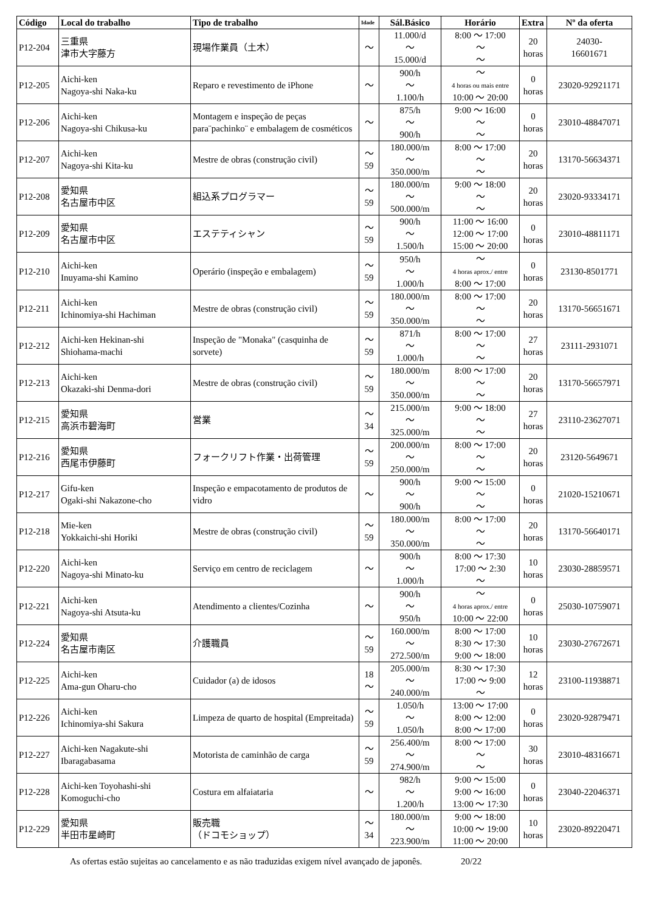| Código | Local do trabalho | Tipo de trabalho | Idade | Sál.Básico | Horário | Extra | Nº da oferta |
| --- | --- | --- | --- | --- | --- | --- | --- |
| P12-204 | 三重県 津市大字藤方 | 現場作業員（土木） | ～ | 11.000/d ～ 15.000/d | 8:00 ～ 17:00 ～ ～ | 20 horas | 24030- 16601671 |
| P12-205 | Aichi-ken Nagoya-shi Naka-ku | Reparo e revestimento de iPhone | ～ | 900/h ～ 1.100/h | ～ 4 horas ou mais entre 10:00 ～ 20:00 | 0 horas | 23020-92921171 |
| P12-206 | Aichi-ken Nagoya-shi Chikusa-ku | Montagem e inspeção de peças para¨pachinko¨ e embalagem de cosméticos | ～ | 875/h ～ 900/h | 9:00 ～ 16:00 ～ ～ | 0 horas | 23010-48847071 |
| P12-207 | Aichi-ken Nagoya-shi Kita-ku | Mestre de obras (construção civil) | ～ 59 | 180.000/m ～ 350.000/m | 8:00 ～ 17:00 ～ ～ | 20 horas | 13170-56634371 |
| P12-208 | 愛知県 名古屋市中区 | 組込系プログラマー | ～ 59 | 180.000/m ～ 500.000/m | 9:00 ～ 18:00 ～ ～ | 20 horas | 23020-93334171 |
| P12-209 | 愛知県 名古屋市中区 | エステティシャン | ～ 59 | 900/h ～ 1.500/h | 11:00 ～ 16:00 12:00 ～ 17:00 15:00 ～ 20:00 | 0 horas | 23010-48811171 |
| P12-210 | Aichi-ken Inuyama-shi Kamino | Operário (inspeção e embalagem) | ～ 59 | 950/h ～ 1.000/h | ～ 4 horas aprox./ entre 8:00 ～ 17:00 | 0 horas | 23130-8501771 |
| P12-211 | Aichi-ken Ichinomiya-shi Hachiman | Mestre de obras (construção civil) | ～ 59 | 180.000/m ～ 350.000/m | 8:00 ～ 17:00 ～ ～ | 20 horas | 13170-56651671 |
| P12-212 | Aichi-ken Hekinan-shi Shiohama-machi | Inspeção de "Monaka" (casquinha de sorvete) | ～ 59 | 871/h ～ 1.000/h | 8:00 ～ 17:00 ～ ～ | 27 horas | 23111-2931071 |
| P12-213 | Aichi-ken Okazaki-shi Denma-dori | Mestre de obras (construção civil) | ～ 59 | 180.000/m ～ 350.000/m | 8:00 ～ 17:00 ～ ～ | 20 horas | 13170-56657971 |
| P12-215 | 愛知県 高浜市碧海町 | 営業 | ～ 34 | 215.000/m ～ 325.000/m | 9:00 ～ 18:00 ～ ～ | 27 horas | 23110-23627071 |
| P12-216 | 愛知県 西尾市伊藤町 | フォークリフト作業・出荷管理 | ～ 59 | 200.000/m ～ 250.000/m | 8:00 ～ 17:00 ～ ～ | 20 horas | 23120-5649671 |
| P12-217 | Gifu-ken Ogaki-shi Nakazone-cho | Inspeção e empacotamento de produtos de vidro | ～ | 900/h ～ 900/h | 9:00 ～ 15:00 ～ ～ | 0 horas | 21020-15210671 |
| P12-218 | Mie-ken Yokkaichi-shi Horiki | Mestre de obras (construção civil) | ～ 59 | 180.000/m ～ 350.000/m | 8:00 ～ 17:00 ～ ～ | 20 horas | 13170-56640171 |
| P12-220 | Aichi-ken Nagoya-shi Minato-ku | Serviço em centro de reciclagem | ～ | 900/h ～ 1.000/h | 8:00 ～ 17:30 17:00 ～ 2:30 ～ | 10 horas | 23030-28859571 |
| P12-221 | Aichi-ken Nagoya-shi Atsuta-ku | Atendimento a clientes/Cozinha | ～ | 900/h ～ 950/h | ～ 4 horas aprox./ entre 10:00 ～ 22:00 | 0 horas | 25030-10759071 |
| P12-224 | 愛知県 名古屋市南区 | 介護職員 | ～ 59 | 160.000/m ～ 272.500/m | 8:00 ～ 17:00 8:30 ～ 17:30 9:00 ～ 18:00 | 10 horas | 23030-27672671 |
| P12-225 | Aichi-ken Ama-gun Oharu-cho | Cuidador (a) de idosos | 18 ～ | 205.000/m ～ 240.000/m | 8:30 ～ 17:30 17:00 ～ 9:00 ～ | 12 horas | 23100-11938871 |
| P12-226 | Aichi-ken Ichinomiya-shi Sakura | Limpeza de quarto de hospital (Empreitada) | ～ 59 | 1.050/h ～ 1.050/h | 13:00 ～ 17:00 8:00 ～ 12:00 8:00 ～ 17:00 | 0 horas | 23020-92879471 |
| P12-227 | Aichi-ken Nagakute-shi Ibaragabasama | Motorista de caminhão de carga | ～ 59 | 256.400/m ～ 274.900/m | 8:00 ～ 17:00 ～ ～ | 30 horas | 23010-48316671 |
| P12-228 | Aichi-ken Toyohashi-shi Komoguchi-cho | Costura em alfaiataria | ～ | 982/h ～ 1.200/h | 9:00 ～ 15:00 9:00 ～ 16:00 13:00 ～ 17:30 | 0 horas | 23040-22046371 |
| P12-229 | 愛知県 半田市星崎町 | 販売職 （ドコモショップ） | ～ 34 | 180.000/m ～ 223.900/m | 9:00 ～ 18:00 10:00 ～ 19:00 11:00 ～ 20:00 | 10 horas | 23020-89220471 |
As ofertas estão sujeitas ao cancelamento e as não traduzidas exigem nível avançado de japonês. 20/22